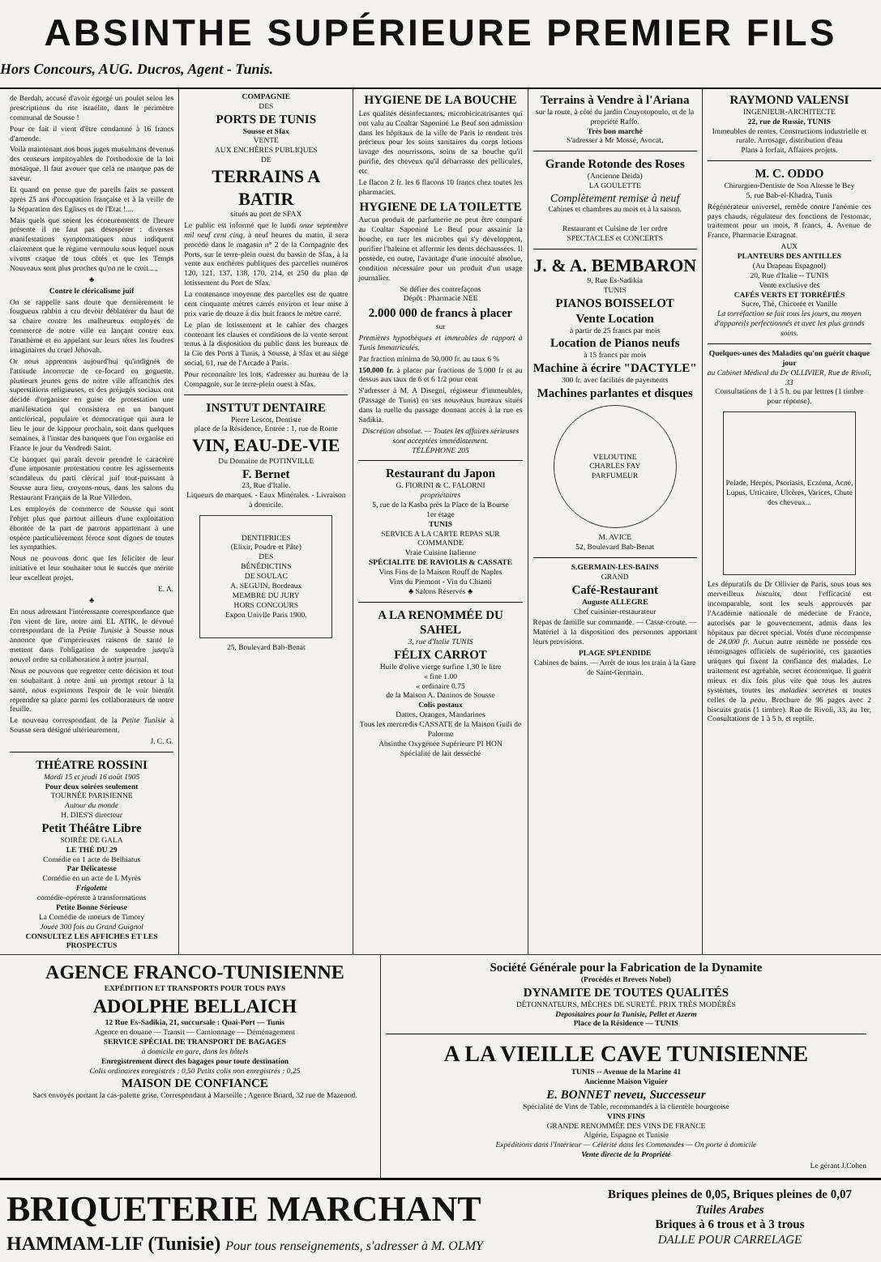ABSINTHE SUPÉRIEURE PREMIER FILS
Hors Concours, AUG. Ducros, Agent - Tunis.
de Berdah, accusé d'avoir égorgé un poulet selon les prescriptions du rite israélite, dans le périmètre communal de Sousse !
Pour ce fait il vient d'être condamné à 16 francs d'amende.
Voilà maintenant nos bons juges musulmans devenus des censeurs impitoyables de l'orthodoxie de la loi mosaïque. Il faut avouer que cela ne manque pas de saveur.
Et quand on pense que de pareils faits se passent après 25 ans d'occupation française et à la veille de la Séparation des Eglises et de l'Etat !....
Mais quels que soient les écoeurements de l'heure présente il ne faut pas désespérer : diverses manifestations symptomatiques nous indiquent clairement que le régime vermoulu sous lequel nous vivons craque de tous côtés et que les Temps Nouveaux sont plus proches qu'on ne le croit.....
♣
Contre le cléricalisme juif
On se rappelle sans doute que dernièrement le fougueux rabbin a cru devoir déblatérer du haut de sa chaire contre les malheureux employés de commerce de notre ville en lançant contre eux l'anathème et en appelant sur leurs têtes les foudres imaginaires du cruel Jéhovah.
Or nous apprenons aujourd'hui qu'indignés de l'attitude incorrecte de ce-focard en goguette, plusieurs jeunes gens de notre ville affranchis des superstitions religieuses, et des préjugés sociaux ont décidé d'organiser en guise de protestation une manifestation qui consistera en un banquet anticlérical, populaire et démocratique qui aura le lieu le jour de kippour prochain, soit dans quelques semaines, à l'instar des banquets que l'on organise en France le jour du Vendredi Saint.
Ce banquet qui paraît devoir prendre le caractère d'une imposante protestation contre les agissements scandaleux du parti clérical juif tout-puissant à Sousse aura lieu, croyons-nous, dans les salons du Restaurant Français de la Rue Villedon.
Les employés de commerce de Sousse qui sont l'objet plus que partout ailleurs d'une exploitation éhontée de la part de patrons appartenant à une espèce particulièrement féroce sont dignes de toutes les sympathies.
Nous ne pouvons donc que les féliciter de leur initiative et leur souhaiter tout le succès que mérite leur excellent projet.
E. A.
♣
En nous adressant l'intéressante correspondance que l'on vient de lire, notre ami EL ATIK, le dévoué correspondant de la Petite Tunisie à Sousse nous annonce que d'impérieuses raisons de santé le mettent dans l'obligation de suspendre jusqu'à nouvel ordre sa collaboration à notre journal.
Nous ne pouvons que regretter cette décision et tout en souhaitant à notre ami un prompt retour à la santé, nous exprimons l'espoir de le voir bientôt reprendre sa place parmi les collaborateurs de notre feuille.
Le nouveau correspondant de la Petite Tunisie à Sousse sera désigné ultérieurement.
J. C. G.
THÉATRE ROSSINI
Mardi 15 et jeudi 16 août 1905
Pour deux soirées seulement
TOURNÉE PARISIENNE
Autour du monde
H. DIES'S directeur
Petit Théâtre Libre
SOIRÉE DE GALA
LE THÉ DU 29
Comédie en 1 acte de Belhiatus
Par Délicatesse
Comédie en un acte de I. Myrès
Frigolette
comédie-opérette à transformations
Petite Bonne Sérieuse
La Comédie de moeurs de Timory
Jouée 300 fois au Grand Guignol
CONSULTEZ LES AFFICHES ET LES PROSPECTUS
COMPAGNIE
DES
PORTS DE TUNIS
Sousse et Sfax
VENTE
AUX ENCHÈRES PUBLIQUES
DE
TERRAINS A BATIR
situés au port de SFAX
Le public est informé que le lundi onze septembre mil neuf cent cinq, à neuf heures du matin, il sera procédé dans le magasin n° 2 de la Compagnie des Ports, sur le terre-plein ouest du bassin de Sfax, à la vente aux enchères publiques des parcelles numéros 120, 121, 137, 138, 170, 214, et 250 du plan de lotissement du Port de Sfax.
La contenance moyenne des parcelles est de quatre cent cinquante mètres carrés environ et leur mise à prix varie de douze à dix huit francs le mètre carré.
Le plan de lotissement et le cahier des charges contenant les clauses et conditions de la vente seront tenus à la disposition du public dans les bureaux de la Cie des Ports à Tunis, à Sousse, à Sfax et au siège social, 61, rue de l'Arcade à Paris.
Pour reconnaître les lots, s'adresser au bureau de la Compagnie, sur le terre-plein ouest à Sfax.
INSTTUT DENTAIRE
Pierre Lescot, Dentiste
place de la Résidence, Entrée : 1, rue de Rome
VIN, EAU-DE-VIE
Du Domaine de POTINVILLE
F. Bernet
23, Rue d'Italie.
Liqueurs de marques. - Eaux Minérales. - Livraison à domicile.
DENTIFRICES
(Elixir, Poudre et Pâte)
DES
BÉNÉDICTINS
DE SOULAC
A. SEGUIN, Bordeaux
MEMBRE DU JURY
HORS CONCOURS
Expon Univlle Paris 1900.
25, Boulevard Bab-Benat
HYGIENE DE LA BOUCHE
Les qualités désinfectantes, microbicicatrisantes qui ont valu au Coaltar Saponiné Le Beuf son admission dans les hôpitaux de la ville de Paris le rendent très précieux pour les soins sanitaires du corps lotions lavage des nourrissons, soins de sa bouche qu'il purifie, des cheveux qu'il débarrasse des pellicules, etc
Le flacon 2 fr. les 6 flacons 10 francs chez toutes les pharmacies.
HYGIENE DE LA TOILETTE
Aucun produit de parfumerie ne peut être comparé au Coaltar Saponiné Le Beuf pour assainir la bouche, en tuer les microbes qui s'y développent, purifier l'haleine et affermir les dents déchaussées. Il possède, en outre, l'avantage d'une inocuité absolue, condition nécessaire pour un produit d'un usage journalier.
Se défier des contrefaçons
Dépôt : Pharmacie NEE
2.000 000 de francs à placer
sur
Premières hypothèques et immeubles de rapport à Tunis Immatriculés.
Par fraction minima de 50.000 fr. au taux 6 %
150.000 fr. à placer par fractions de 5.000 fr et au dessus aux taux de 6 et 6 1/2 pour cent
S'adresser à M. A Disegni, régisseur d'immeubles, (Passage de Tunis) en ses nouveaux bureaux situés dans la ruelle du passage donnant accès à la rue es Sadikia.
Discrétion absolue. — Toutes les affaires sérieuses sont acceptées immédiatement.
TÉLÉPHONE 205
Restaurant du Japon
G. FIORINI & C. FALORNI
propriétaires
5, rue de la Kasba près la Place de la Bourse
1er étage
TUNIS
SERVICE A LA CARTE REPAS SUR COMMANDE
Vraie Cuisine Italienne
SPÉCIALITE DE RAVIOLIS & CASSATE
Vins Fins de la Maison Rouff de Naples
Vins du Piemont - Vin du Chianti
♣ Salons Réservés ♣
A LA RENOMMÉE DU SAHEL
3, rue d'Italie TUNIS
FÉLIX CARROT
Huile d'olive vierge surfine 1,30 le litre
« fine 1.00
« ordinaire 0.75
de la Maison A. Daninos de Sousse
Colis postaux
Dattes, Oranges, Mandarines
Tous les mercredis CASSATE de la Maison Guili de Palorme
Absinthe Oxygénée Supérieure PI HON
Spécialité de lait desséché
Terrains à Vendre à l'Ariana
sur la route, à côté du jardin Couyotopoulo, et de la propriété Raffo.
Très bon marché
S'adresser à Mr Mossé, Avocat.
Grande Rotonde des Roses
(Ancienne Deida)
LA GOULETTE
Complètement remise à neuf
Cabines et chambres au mois et à la saison.
Restaurant et Cuisine de 1er ordre
SPECTACLES et CONCERTS
J. & A. BEMBARON
9, Rue Es-Sadikia
TUNIS
PIANOS BOISSELOT
Vente Location
à partir de 25 francs par mois
Location de Pianos neufs
à 15 francs par mois
Machine à écrire "DACTYLE"
300 fr. avec facilités de payements
Machines parlantes et disques
VELOUTINE
CHARLES FAY
PARFUMEUR
M. AVICE
52, Boulevard Bab-Benat
S.GERMAIN-LES-BAINS
GRAND
Café-Restaurant
Auguste ALLEGRE
Chef cuisinier-restaurateur
Repas de famille sur commande. — Casse-croute. — Matériel à la disposition des personnes apportant leurs provisions.
PLAGE SPLENDIDE
Cabines de bains. — Arrêt de tous les train à la Gare de Saint-Germain.
RAYMOND VALENSI
INGENIEUR-ARCHITECTE
22, rue de Russie, TUNIS
Immeubles de rentes. Constructions industrielle et rurale. Arrosage, distribution d'eau
Plans à forfait, Affaires projets.
M. C. ODDO
Chirurgien-Dentiste de Son Altesse le Bey
5, rue Bab-el-Khadra, Tunis
Régénérateur universel, remède contre l'anémie ces pays chauds, régulateur des fonctions de l'estomac, traitement pour un mois, 8 francs, 4. Avenue de France, Pharmacie Estragnat.
AUX
PLANTEURS DES ANTILLES
(Au Drapeau Espagnol)
20, Rue d'Italie -- TUNIS
Vente exclusive des
CAFÉS VERTS ET TORRÉFIÉS
Sucre, Thé, Chicorée et Vanille
La torréfaction se fait tous les jours, au moyen d'appareils perfectionnés et avec les plus grands soins.
Quelques-unes des Maladies qu'on guérit chaque jour
au Cabinet Médical du Dr OLLIVIER, Rue de Rivoli, 33
Consultations de 1 à 5 h. ou par lettres (1 timbre pour réponse).
Pelade, Herpès, Psoriasis, Eczéma, Acné, Lupus, Urticaire, Ulcères, Varices, Chute des cheveux...
Les dépuratifs du Dr Ollivier de Paris, sous tous ses merveilleux biscuits, dont l'efficacité est incomparable, sont les seuls approuvés par l'Académie nationale de médecine de France, autorisés par le gouvernement, admis dans les hôpitaux par décret spécial. Votés d'une récompense de 24.000 fr. Aucun autre remède ne possède ces témoignages officiels de supériorité, ces garanties uniques qui fixent la confiance des malades. Le traitement est agréable, secret économique. Il guérit mieux et dix fois plus vite que tous les autres systèmes, toutes les maladies secrètes et toutes celles de la peau. Brochure de 96 pages avec 2 biscuits gratis (1 timbre). Rue de Rivoli, 33, au 1er, Consultations de 1 à 5 h. et reptile.
AGENCE FRANCO-TUNISIENNE
EXPÉDITION ET TRANSPORTS POUR TOUS PAYS
ADOLPHE BELLAICH
12 Rue Es-Sadikia, 21, succursale : Quai-Port — Tunis
Agence en douane — Transit — Camionnage — Déménagement
SERVICE SPÉCIAL DE TRANSPORT DE BAGAGES
à domicile en gare, dans les hôtels
Enregistrement direct des bagages pour toute destination
Colis ordinaires enregistrés : 0,50 Petits colis non enregistrés : 0,25
MAISON DE CONFIANCE
Sacs envoyés portant la cas-palette grise. Correspondant à Marseille ; Agence Bnard, 32 rue de Mazenod.
Société Générale pour la Fabrication de la Dynamite
(Procédés et Brevets Nobel)
DYNAMITE DE TOUTES QUALITÉS
DÉTONNATEURS, MÈCHES DE SURETÉ. PRIX TRÈS MODÉRÉS
Depositaires pour la Tunisie, Pellet et Azerm
Place de la Résidence — TUNIS
A LA VIEILLE CAVE TUNISIENNE
TUNIS -- Avenue de la Marine 41
Ancienne Maison Viguier
E. BONNET neveu, Successeur
Spécialité de Vins de Table, recommandés à la clientèle bourgeoise
VINS FINS
GRANDE RENOMMÉE DES VINS DE FRANCE
Algérie, Espagne et Tunisie
Expéditions dans l'Intérieur — Célérité dans les Commandes — On porte à domicile
Vente directe de la Propriété
Le gérant J.Cohen
BRIQUETERIE MARCHANT
HAMMAM-LIF (Tunisie) Pour tous renseignements, s'adresser à M. OLMY
Briques pleines de 0,05, Briques pleines de 0,07
Tuiles Arabes
Briques à 6 trous et à 3 trous
DALLE POUR CARRELAGE